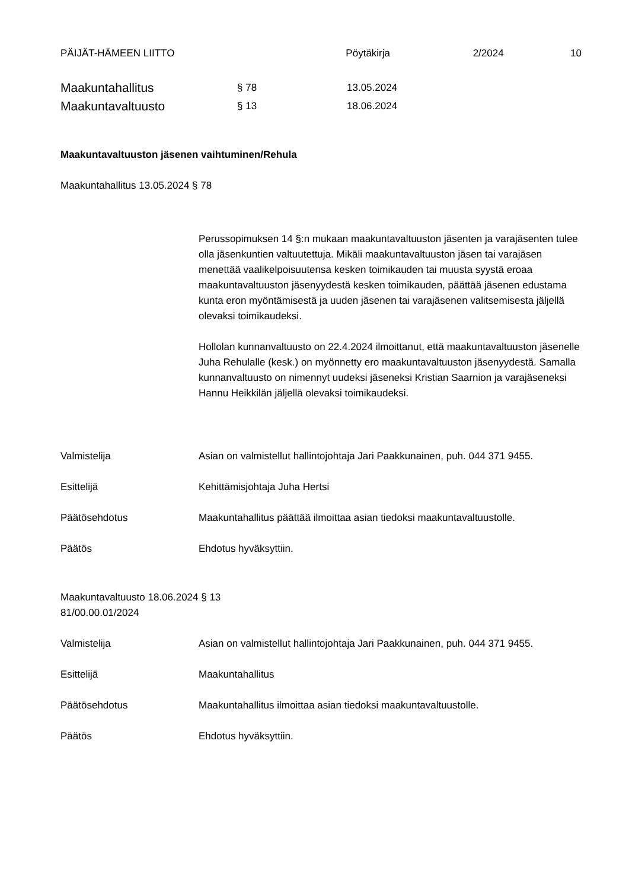PÄIJÄT-HÄMEEN LIITTO Pöytäkirja 2/2024 10
Maakuntahallitus § 78 13.05.2024
Maakuntavaltuusto § 13 18.06.2024
Maakuntavaltuuston jäsenen vaihtuminen/Rehula
Maakuntahallitus 13.05.2024 § 78
Perussopimuksen 14 §:n mukaan maakuntavaltuuston jäsenten ja varajäsenten tulee olla jäsenkuntien valtuutettuja. Mikäli maakuntavaltuuston jäsen tai varajäsen menettää vaalikelpoisuutensa kesken toimikauden tai muusta syystä eroaa maakuntavaltuuston jäsenyydestä kesken toimikauden, päättää jäsenen edustama kunta eron myöntämisestä ja uuden jäsenen tai varajäsenen valitsemisesta jäljellä olevaksi toimikaudeksi.
Hollolan kunnanvaltuusto on 22.4.2024 ilmoittanut, että maakuntavaltuuston jäsenelle Juha Rehulalle (kesk.) on myönnetty ero maakuntavaltuuston jäsenyydestä. Samalla kunnanvaltuusto on nimennyt uudeksi jäseneksi Kristian Saarnion ja varajäseneksi Hannu Heikkilän jäljellä olevaksi toimikaudeksi.
Valmistelija Asian on valmistellut hallintojohtaja Jari Paakkunainen, puh. 044 371 9455.
Esittelijä Kehittämisjohtaja Juha Hertsi
Päätösehdotus Maakuntahallitus päättää ilmoittaa asian tiedoksi maakuntavaltuustolle.
Päätös Ehdotus hyväksyttiin.
Maakuntavaltuusto 18.06.2024 § 13
81/00.00.01/2024
Valmistelija Asian on valmistellut hallintojohtaja Jari Paakkunainen, puh. 044 371 9455.
Esittelijä Maakuntahallitus
Päätösehdotus Maakuntahallitus ilmoittaa asian tiedoksi maakuntavaltuustolle.
Päätös Ehdotus hyväksyttiin.